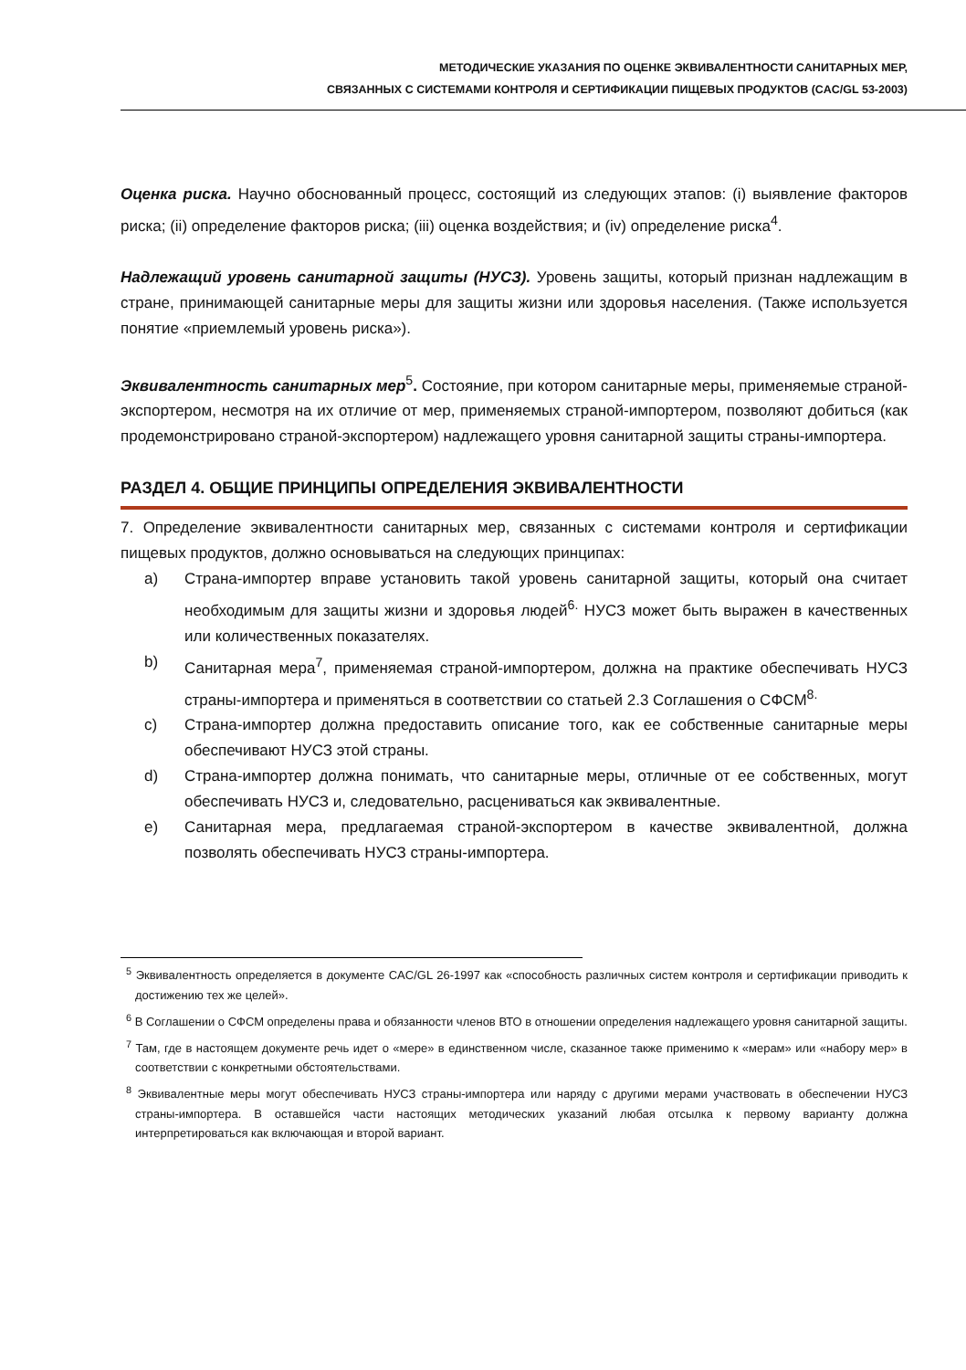МЕТОДИЧЕСКИЕ УКАЗАНИЯ ПО ОЦЕНКЕ ЭКВИВАЛЕНТНОСТИ САНИТАРНЫХ МЕР,
СВЯЗАННЫХ С СИСТЕМАМИ КОНТРОЛЯ И СЕРТИФИКАЦИИ ПИЩЕВЫХ ПРОДУКТОВ (CAC/GL 53-2003)
Оценка риска. Научно обоснованный процесс, состоящий из следующих этапов: (i) выявление факторов риска; (ii) определение факторов риска; (iii) оценка воздействия; и (iv) определение риска<sup>4</sup>.
Надлежащий уровень санитарной защиты (НУСЗ). Уровень защиты, который признан надлежащим в стране, принимающей санитарные меры для защиты жизни или здоровья населения. (Также используется понятие «приемлемый уровень риска»).
Эквивалентность санитарных мер<sup>5</sup>. Состояние, при котором санитарные меры, применяемые страной-экспортером, несмотря на их отличие от мер, применяемых страной-импортером, позволяют добиться (как продемонстрировано страной-экспортером) надлежащего уровня санитарной защиты страны-импортера.
РАЗДЕЛ 4. ОБЩИЕ ПРИНЦИПЫ ОПРЕДЕЛЕНИЯ ЭКВИВАЛЕНТНОСТИ
7. Определение эквивалентности санитарных мер, связанных с системами контроля и сертификации пищевых продуктов, должно основываться на следующих принципах:
a) Страна-импортер вправе установить такой уровень санитарной защиты, который она считает необходимым для защиты жизни и здоровья людей<sup>6.</sup> НУСЗ может быть выражен в качественных или количественных показателях.
b) Санитарная мера<sup>7</sup>, применяемая страной-импортером, должна на практике обеспечивать НУСЗ страны-импортера и применяться в соответствии со статьей 2.3 Соглашения о СФСМ<sup>8.</sup>
c) Страна-импортер должна предоставить описание того, как ее собственные санитарные меры обеспечивают НУСЗ этой страны.
d) Страна-импортер должна понимать, что санитарные меры, отличные от ее собственных, могут обеспечивать НУСЗ и, следовательно, расцениваться как эквивалентные.
e) Санитарная мера, предлагаемая страной-экспортером в качестве эквивалентной, должна позволять обеспечивать НУСЗ страны-импортера.
<sup>5</sup> Эквивалентность определяется в документе CAC/GL 26-1997 как «способность различных систем контроля и сертификации приводить к достижению тех же целей».
<sup>6</sup> В Соглашении о СФСМ определены права и обязанности членов ВТО в отношении определения надлежащего уровня санитарной защиты.
<sup>7</sup> Там, где в настоящем документе речь идет о «мере» в единственном числе, сказанное также применимо к «мерам» или «набору мер» в соответствии с конкретными обстоятельствами.
<sup>8</sup> Эквивалентные меры могут обеспечивать НУСЗ страны-импортера или наряду с другими мерами участвовать в обеспечении НУСЗ страны-импортера. В оставшейся части настоящих методических указаний любая отсылка к первому варианту должна интерпретироваться как включающая и второй вариант.